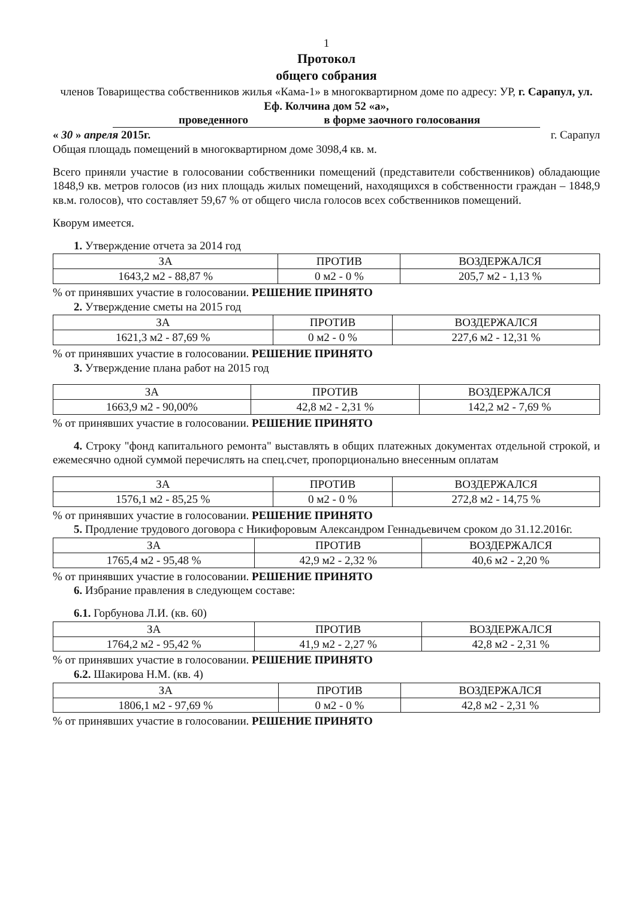1
Протокол
общего собрания
членов Товарищества собственников жилья «Кама-1» в многоквартирном доме по адресу: УР, г. Сарапул, ул. Еф. Колчина дом 52 «а»,
проведенного в форме заочного голосования
« 30 » апреля 2015г. г. Сарапул
Общая площадь помещений в многоквартирном доме 3098,4 кв. м.
Всего приняли участие в голосовании собственники помещений (представители собственников) обладающие 1848,9 кв. метров голосов (из них площадь жилых помещений, находящихся в собственности граждан – 1848,9 кв.м. голосов), что составляет 59,67 % от общего числа голосов всех собственников помещений.
Кворум имеется.
1. Утверждение отчета за 2014 год
| ЗА | ПРОТИВ | ВОЗДЕРЖАЛСЯ |
| --- | --- | --- |
| 1643,2 м2 - 88,87 % | 0 м2 - 0 % | 205,7 м2 - 1,13 % |
% от принявших участие в голосовании. РЕШЕНИЕ ПРИНЯТО
2. Утверждение сметы на 2015 год
| ЗА | ПРОТИВ | ВОЗДЕРЖАЛСЯ |
| --- | --- | --- |
| 1621,3 м2 - 87,69 % | 0 м2 - 0 % | 227,6 м2 - 12,31 % |
% от принявших участие в голосовании. РЕШЕНИЕ ПРИНЯТО
3. Утверждение плана работ на 2015 год
| ЗА | ПРОТИВ | ВОЗДЕРЖАЛСЯ |
| --- | --- | --- |
| 1663,9 м2 - 90,00% | 42,8 м2 - 2,31 % | 142,2 м2 - 7,69 % |
% от принявших участие в голосовании. РЕШЕНИЕ ПРИНЯТО
4. Строку "фонд капитального ремонта" выставлять в общих платежных документах отдельной строкой, и ежемесячно одной суммой перечислять на спец.счет, пропорционально внесенным оплатам
| ЗА | ПРОТИВ | ВОЗДЕРЖАЛСЯ |
| --- | --- | --- |
| 1576,1 м2 - 85,25 % | 0 м2 - 0 % | 272,8 м2 - 14,75 % |
% от принявших участие в голосовании. РЕШЕНИЕ ПРИНЯТО
5. Продление трудового договора с Никифоровым Александром Геннадьевичем сроком до 31.12.2016г.
| ЗА | ПРОТИВ | ВОЗДЕРЖАЛСЯ |
| --- | --- | --- |
| 1765,4 м2 - 95,48 % | 42,9 м2 - 2,32 % | 40,6 м2 - 2,20 % |
% от принявших участие в голосовании. РЕШЕНИЕ ПРИНЯТО
6. Избрание правления в следующем составе:
6.1. Горбунова Л.И. (кв. 60)
| ЗА | ПРОТИВ | ВОЗДЕРЖАЛСЯ |
| --- | --- | --- |
| 1764,2 м2 - 95,42 % | 41,9 м2 - 2,27 % | 42,8 м2 - 2,31 % |
% от принявших участие в голосовании. РЕШЕНИЕ ПРИНЯТО
6.2. Шакирова Н.М. (кв. 4)
| ЗА | ПРОТИВ | ВОЗДЕРЖАЛСЯ |
| --- | --- | --- |
| 1806,1 м2 - 97,69 % | 0 м2 - 0 % | 42,8 м2 - 2,31 % |
% от принявших участие в голосовании. РЕШЕНИЕ ПРИНЯТО